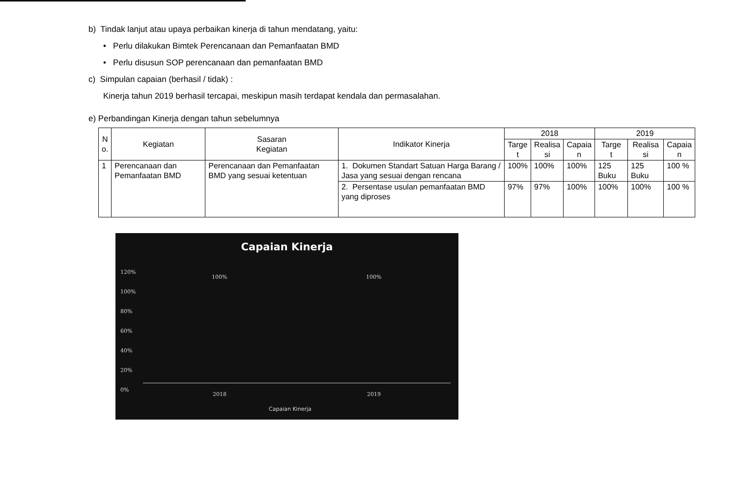b) Tindak lanjut atau upaya perbaikan kinerja di tahun mendatang, yaitu:
• Perlu dilakukan Bimtek Perencanaan dan Pemanfaatan BMD
• Perlu disusun SOP perencanaan dan pemanfaatan BMD
c) Simpulan capaian (berhasil / tidak) :
Kinerja tahun 2019 berhasil tercapai, meskipun masih terdapat kendala dan permasalahan.
e) Perbandingan Kinerja dengan tahun sebelumnya
| N o. | Kegiatan | Sasaran Kegiatan | Indikator Kinerja | 2018 | | | 2019 | | |
| --- | --- | --- | --- | --- | --- | --- | --- | --- | --- |
| | | | | Targe t | Realisa si | Capaia n | Targe t | Realisa si | Capaia n |
| 1 | Perencanaan dan Pemanfaatan BMD | Perencanaan dan Pemanfaatan BMD yang sesuai ketentuan | 1. Dokumen Standart Satuan Harga Barang / Jasa yang sesuai dengan rencana | 100% | 100% | 100% | 125 Buku | 125 Buku | 100 % |
| | | | 2. Persentase usulan pemanfaatan BMD yang diproses | 97% | 97% | 100% | 100% | 100% | 100 % |
Capaian Kinerja
120%
100%
80%
60%
40%
20%
0%
100% 100%
2018 2019
Capaian Kinerja